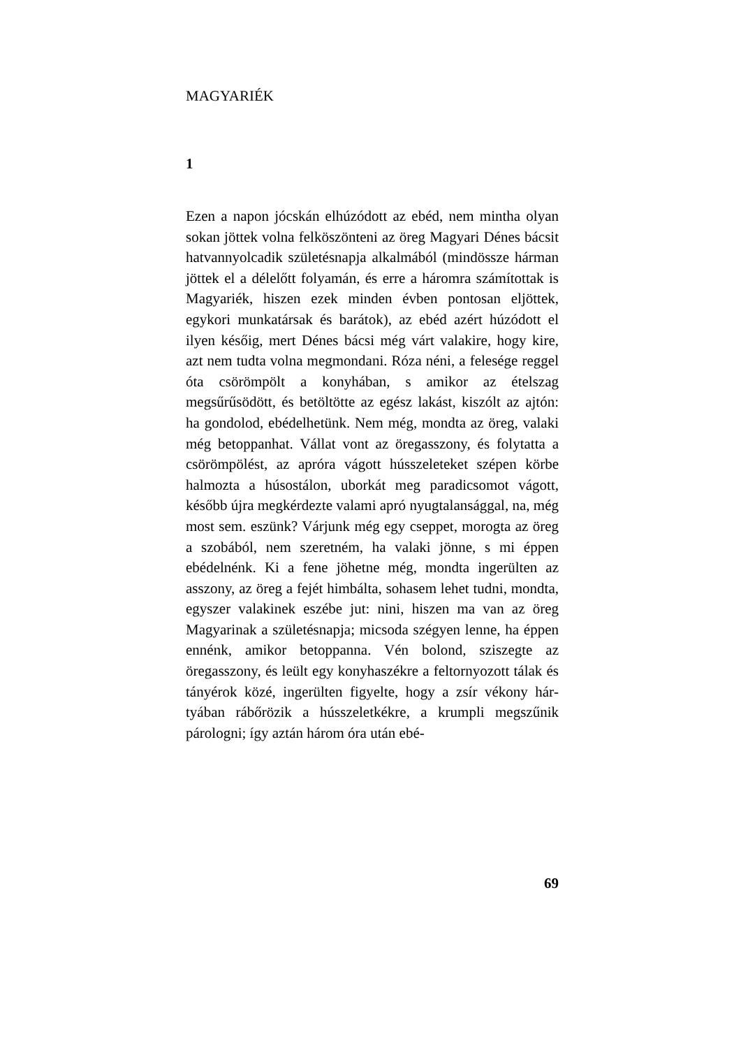MAGYARIÉK
1
Ezen a napon jócskán elhúzódott az ebéd, nem mintha olyan sokan jöttek volna felköszönteni az öreg Magyari Dénes bácsit hatvannyolcadik szü­letésnapja alkalmából (mindössze hárman jöttek el a délelőtt folyamán, és erre a háromra számí­tottak is Magyariék, hiszen ezek minden évben pontosan eljöttek, egykori munkatársak és bará­tok), az ebéd azért húzódott el ilyen későig, mert Dénes bácsi még várt valakire, hogy kire, azt nem tudta volna megmondani. Róza néni, a fele­sége reggel óta csörömpölt a konyhában, s ami­kor az ételszag megsűrűsödött, és betöltötte az egész lakást, kiszólt az ajtón: ha gondolod, ebé­delhetünk. Nem még, mondta az öreg, valaki még betoppanhat. Vállat vont az öregasszony, és foly­tatta a csörömpölést, az apróra vágott hússzele­teket szépen körbe halmozta a húsostálon, ubor­kát meg paradicsomot vágott, később újra megkér­dezte valami apró nyugtalansággal, na, még most sem. eszünk? Várjunk még egy cseppet, morogta az öreg a szobából, nem szeretném, ha valaki jön­ne, s mi éppen ebédelnénk. Ki a fene jöhetne még, mondta ingerülten az asszony, az öreg a fejét him­bálta, sohasem lehet tudni, mondta, egyszer va­lakinek eszébe jut: nini, hiszen ma van az öreg Magyarinak a születésnapja; micsoda szégyen len­ne, ha éppen ennénk, amikor betoppanna. Vén bolond, sziszegte az öregasszony, és leült egy konyhaszékre a feltornyozott tálak és tányérok közé, ingerülten figyelte, hogy a zsír vékony hár­tyában rábőrözik a hússzeletkékre, a krumpli meg­szűnik párologni; így aztán három óra után ebé-
69